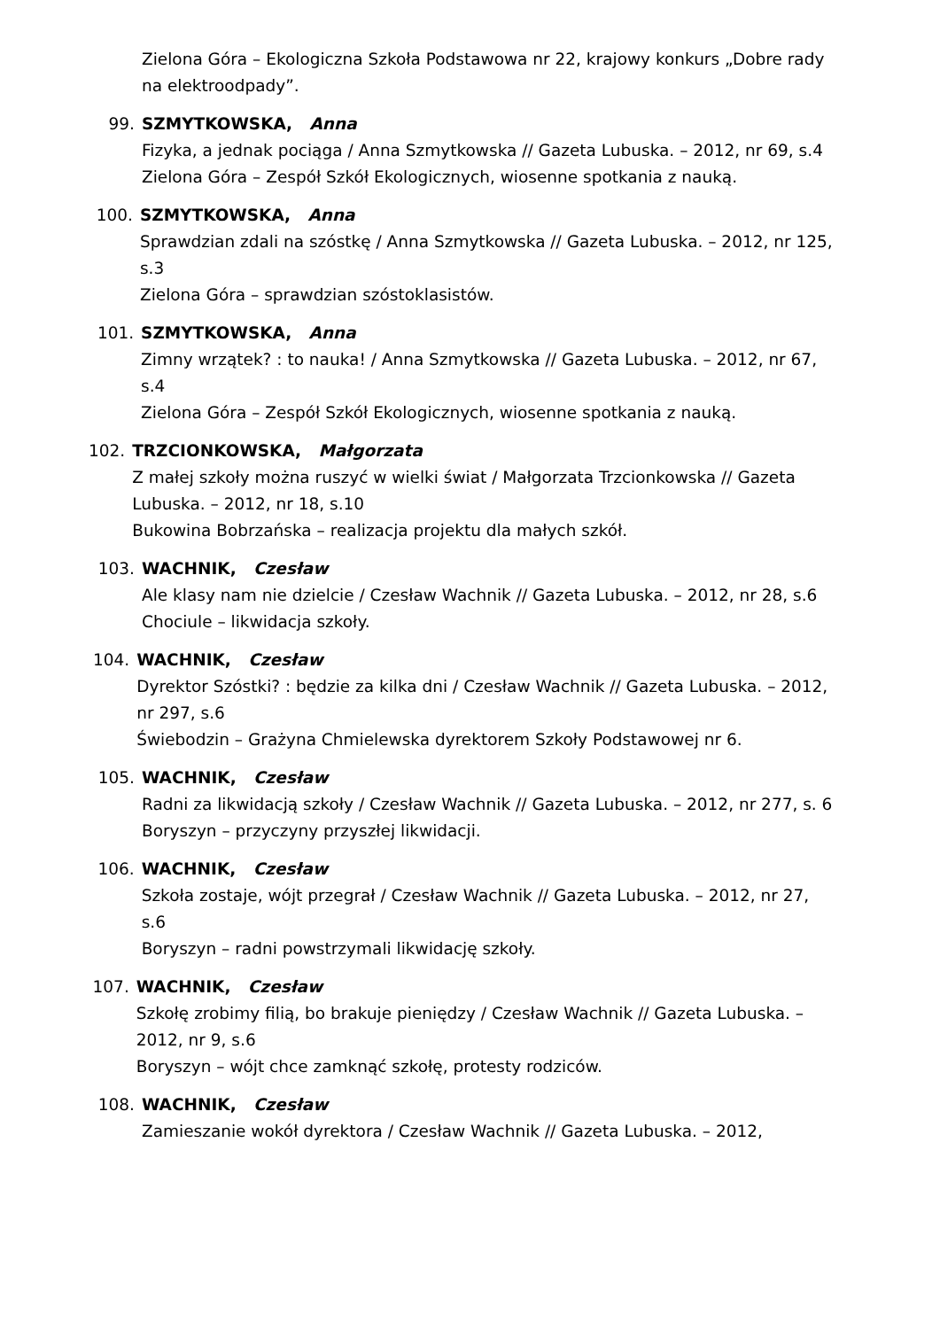Zielona Góra – Ekologiczna Szkoła Podstawowa nr 22, krajowy konkurs „Dobre rady na elektroodpady”.
99. SZMYTKOWSKA, Anna
Fizyka, a jednak pociąga / Anna Szmytkowska // Gazeta Lubuska. – 2012, nr 69, s.4
Zielona Góra – Zespół Szkół Ekologicznych, wiosenne spotkania z nauką.
100. SZMYTKOWSKA, Anna
Sprawdzian zdali na szóstkę / Anna Szmytkowska // Gazeta Lubuska. – 2012, nr 125, s.3
Zielona Góra – sprawdzian szóstoklasistów.
101. SZMYTKOWSKA, Anna
Zimny wrzątek? : to nauka! / Anna Szmytkowska // Gazeta Lubuska. – 2012, nr 67, s.4
Zielona Góra – Zespół Szkół Ekologicznych, wiosenne spotkania z nauką.
102. TRZCIONKOWSKA, Małgorzata
Z małej szkoły można ruszyć w wielki świat / Małgorzata Trzcionkowska // Gazeta Lubuska. – 2012, nr 18, s.10
Bukowina Bobrzańska – realizacja projektu dla małych szkół.
103. WACHNIK, Czesław
Ale klasy nam nie dzielcie / Czesław Wachnik // Gazeta Lubuska. – 2012, nr 28, s.6
Chociule – likwidacja szkoły.
104. WACHNIK, Czesław
Dyrektor Szóstki? : będzie za kilka dni / Czesław Wachnik // Gazeta Lubuska. – 2012, nr 297, s.6
Świebodzin – Grażyna Chmielewska dyrektorem Szkoły Podstawowej nr 6.
105. WACHNIK, Czesław
Radni za likwidacją szkoły / Czesław Wachnik // Gazeta Lubuska. – 2012, nr 277, s. 6
Boryszyn – przyczyny przyszłej likwidacji.
106. WACHNIK, Czesław
Szkoła zostaje, wójt przegrał / Czesław Wachnik // Gazeta Lubuska. – 2012, nr 27, s.6
Boryszyn – radni powstrzymali likwidację szkoły.
107. WACHNIK, Czesław
Szkołę zrobimy filią, bo brakuje pieniędzy / Czesław Wachnik // Gazeta Lubuska. – 2012, nr 9, s.6
Boryszyn – wójt chce zamknąć szkołę, protesty rodziców.
108. WACHNIK, Czesław
Zamieszanie wokół dyrektora / Czesław Wachnik // Gazeta Lubuska. – 2012,